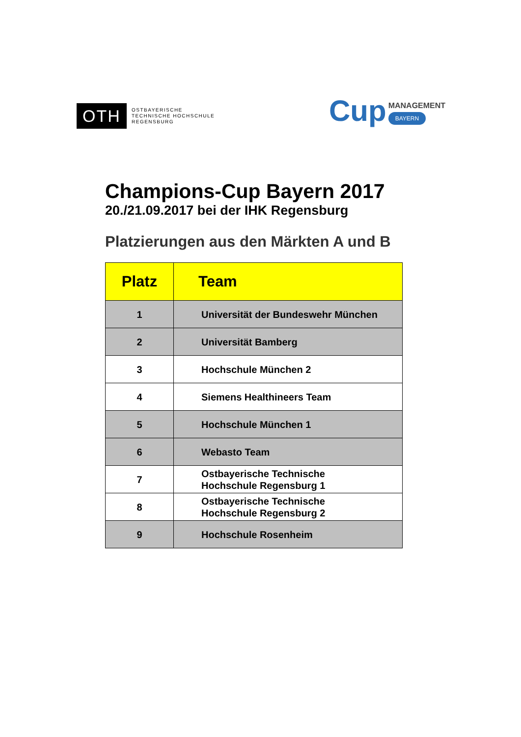OTH
OSTBAYERISCHE
TECHNISCHE HOCHSCHULE
REGENSBURG
Cup
MANAGEMENT
BAYERN
Champions-Cup Bayern 2017
20./21.09.2017 bei der IHK Regensburg
Platzierungen aus den Märkten A und B
| Platz | Team |
| --- | --- |
| 1 | Universität der Bundeswehr München |
| 2 | Universität Bamberg |
| 3 | Hochschule München 2 |
| 4 | Siemens Healthineers Team |
| 5 | Hochschule München 1 |
| 6 | Webasto Team |
| 7 | Ostbayerische Technische Hochschule Regensburg 1 |
| 8 | Ostbayerische Technische Hochschule Regensburg 2 |
| 9 | Hochschule Rosenheim |